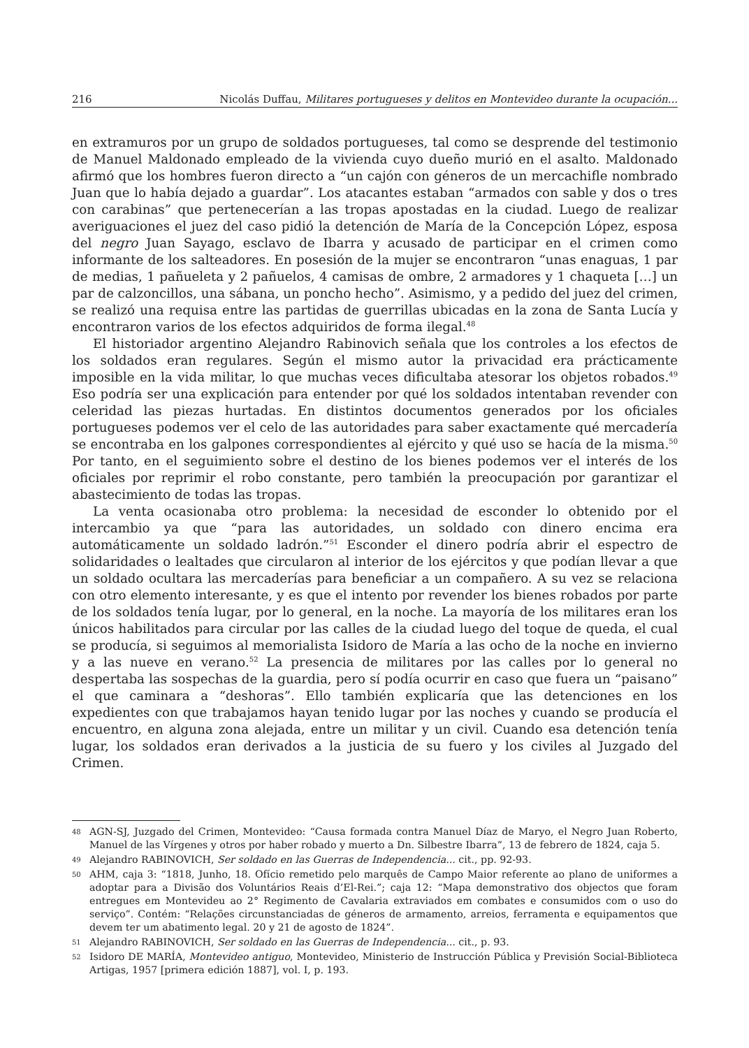216 Nicolás Duffau, Militares portugueses y delitos en Montevideo durante la ocupación...
en extramuros por un grupo de soldados portugueses, tal como se desprende del testimonio de Manuel Maldonado empleado de la vivienda cuyo dueño murió en el asalto. Maldonado afirmó que los hombres fueron directo a “un cajón con géneros de un mercachifle nombrado Juan que lo había dejado a guardar”. Los atacantes estaban “armados con sable y dos o tres con carabinas” que pertenecerían a las tropas apostadas en la ciudad. Luego de realizar averiguaciones el juez del caso pidió la detención de María de la Concepción López, esposa del negro Juan Sayago, esclavo de Ibarra y acusado de participar en el crimen como informante de los salteadores. En posesión de la mujer se encontraron “unas enaguas, 1 par de medias, 1 pañueleta y 2 pañuelos, 4 camisas de ombre, 2 armadores y 1 chaqueta […] un par de calzoncillos, una sábana, un poncho hecho”. Asimismo, y a pedido del juez del crimen, se realizó una requisa entre las partidas de guerrillas ubicadas en la zona de Santa Lucía y encontraron varios de los efectos adquiridos de forma ilegal.<sup>48</sup>
El historiador argentino Alejandro Rabinovich señala que los controles a los efectos de los soldados eran regulares. Según el mismo autor la privacidad era prácticamente imposible en la vida militar, lo que muchas veces dificultaba atesorar los objetos robados.<sup>49</sup> Eso podría ser una explicación para entender por qué los soldados intentaban revender con celeridad las piezas hurtadas. En distintos documentos generados por los oficiales portugueses podemos ver el celo de las autoridades para saber exactamente qué mercadería se encontraba en los galpones correspondientes al ejército y qué uso se hacía de la misma.<sup>50</sup> Por tanto, en el seguimiento sobre el destino de los bienes podemos ver el interés de los oficiales por reprimir el robo constante, pero también la preocupación por garantizar el abastecimiento de todas las tropas.
La venta ocasionaba otro problema: la necesidad de esconder lo obtenido por el intercambio ya que “para las autoridades, un soldado con dinero encima era automáticamente un soldado ladrón.”<sup>51</sup> Esconder el dinero podría abrir el espectro de solidaridades o lealtades que circularon al interior de los ejércitos y que podían llevar a que un soldado ocultara las mercaderías para beneficiar a un compañero. A su vez se relaciona con otro elemento interesante, y es que el intento por revender los bienes robados por parte de los soldados tenía lugar, por lo general, en la noche. La mayoría de los militares eran los únicos habilitados para circular por las calles de la ciudad luego del toque de queda, el cual se producía, si seguimos al memorialista Isidoro de María a las ocho de la noche en invierno y a las nueve en verano.<sup>52</sup> La presencia de militares por las calles por lo general no despertaba las sospechas de la guardia, pero sí podía ocurrir en caso que fuera un “paisano” el que caminara a “deshoras”. Ello también explicaría que las detenciones en los expedientes con que trabajamos hayan tenido lugar por las noches y cuando se producía el encuentro, en alguna zona alejada, entre un militar y un civil. Cuando esa detención tenía lugar, los soldados eran derivados a la justicia de su fuero y los civiles al Juzgado del Crimen.
48 AGN-SJ, Juzgado del Crimen, Montevideo: “Causa formada contra Manuel Díaz de Maryo, el Negro Juan Roberto, Manuel de las Vírgenes y otros por haber robado y muerto a Dn. Silbestre Ibarra”, 13 de febrero de 1824, caja 5.
49 Alejandro RABINOVICH, Ser soldado en las Guerras de Independencia... cit., pp. 92-93.
50 AHM, caja 3: “1818, Junho, 18. Ofício remetido pelo marquês de Campo Maior referente ao plano de uniformes a adoptar para a Divisão dos Voluntários Reais d’El-Rei.”; caja 12: “Mapa demonstrativo dos objectos que foram entregues em Montevideu ao 2° Regimento de Cavalaria extraviados em combates e consumidos com o uso do serviço”. Contém: “Relações circunstanciadas de géneros de armamento, arreios, ferramenta e equipamentos que devem ter um abatimento legal. 20 y 21 de agosto de 1824”.
51 Alejandro RABINOVICH, Ser soldado en las Guerras de Independencia... cit., p. 93.
52 Isidoro DE MARÍA, Montevideo antiguo, Montevideo, Ministerio de Instrucción Pública y Previsión Social-Biblioteca Artigas, 1957 [primera edición 1887], vol. I, p. 193.